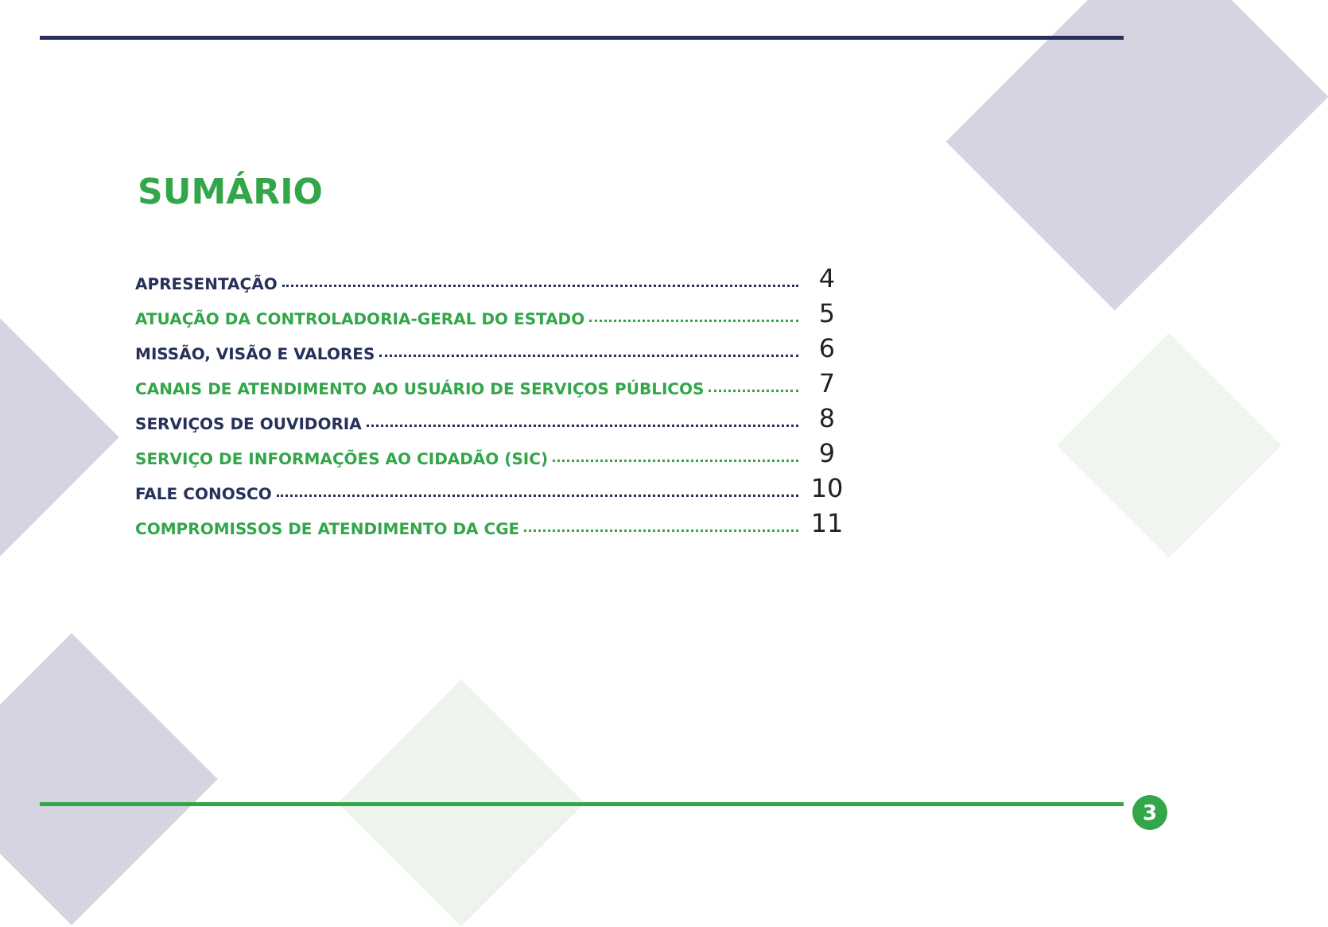SUMÁRIO
APRESENTAÇÃO 4
ATUAÇÃO DA CONTROLADORIA-GERAL DO ESTADO 5
MISSÃO, VISÃO E VALORES 6
CANAIS DE ATENDIMENTO AO USUÁRIO DE SERVIÇOS PÚBLICOS 7
SERVIÇOS DE OUVIDORIA 8
SERVIÇO DE INFORMAÇÕES AO CIDADÃO (SIC) 9
FALE CONOSCO 10
COMPROMISSOS DE ATENDIMENTO DA CGE 11
3